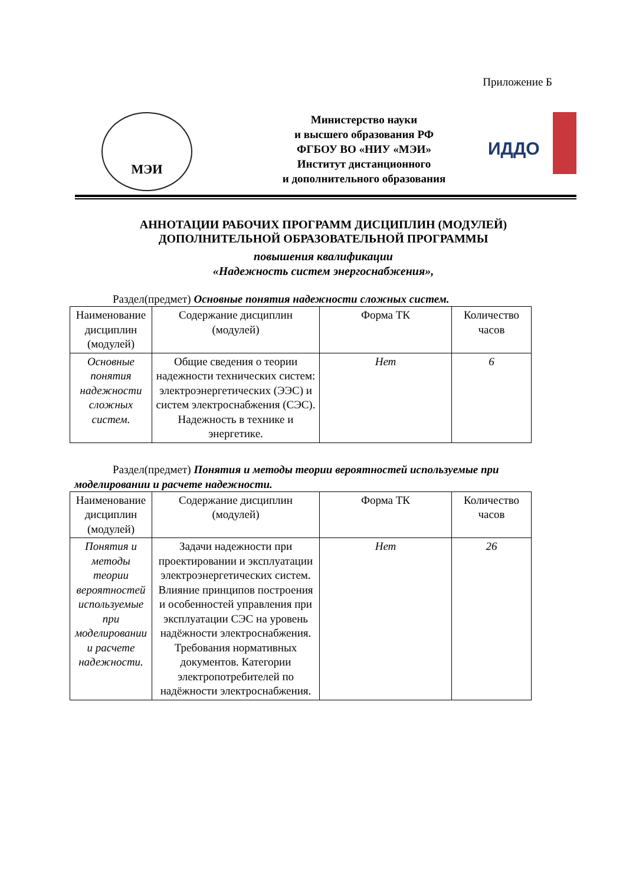Приложение Б
МЭИ
Министерство науки
и высшего образования РФ
ФГБОУ ВО «НИУ «МЭИ»
Институт дистанционного
и дополнительного образования
ИДДО
АННОТАЦИИ РАБОЧИХ ПРОГРАММ ДИСЦИПЛИН (МОДУЛЕЙ)
ДОПОЛНИТЕЛЬНОЙ ОБРАЗОВАТЕЛЬНОЙ ПРОГРАММЫ
повышения квалификации
«Надежность систем энергоснабжения»,
Раздел(предмет) Основные понятия надежности сложных систем.
| Наименование дисциплин (модулей) | Содержание дисциплин (модулей) | Форма ТК | Количество часов |
| Основные понятия надежности сложных систем. | Общие сведения о теории надежности технических систем: электроэнергетических (ЭЭС) и систем электроснабжения (СЭС). Надежность в технике и энергетике. | Нет | 6 |
Раздел(предмет) Понятия и методы теории вероятностей используемые при моделировании и расчете надежности.
| Наименование дисциплин (модулей) | Содержание дисциплин (модулей) | Форма ТК | Количество часов |
| Понятия и методы теории вероятностей используемые при моделировании и расчете надежности. | Задачи надежности при проектировании и эксплуатации электроэнергетических систем. Влияние принципов построения и особенностей управления при эксплуатации СЭС на уровень надёжности электроснабжения. Требования нормативных документов. Категории электропотребителей по надёжности электроснабжения. | Нет | 26 |